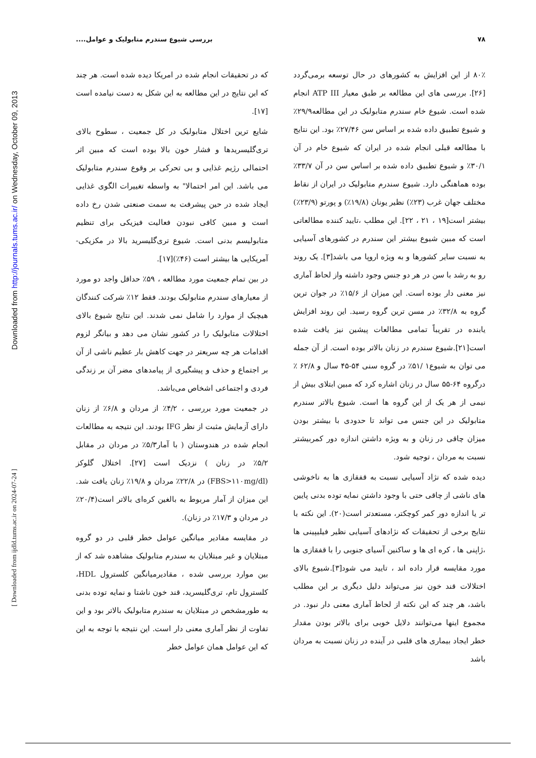۷۸ بررسی شیوع سندرم متابولیک و عوامل....
Downloaded from http://journals.tums.ac.ir/ on Wednesday, October 09, 2013
[ Downloaded from ijdld.tums.ac.ir on 2024-07-24 ]
۸۰٪ از این افزایش به کشورهای در حال توسعه برمی‌گردد [۲۶]. بررسی های این مطالعه بر طبق معیار ATP III انجام شده است. شیوع خام سندرم متابولیک در این مطالعه۲۹/۹٪ و شیوع تطبیق داده شده بر اساس سن ۲۷/۴۶٪ بود. این نتایج با مطالعه قبلی انجام شده در ایران که شیوع خام در آن ۳۰/۱٪ و شیوع تطبیق داده شده بر اساس سن در آن ۳۳/۷٪ بوده هماهنگی دارد. شیوع سندرم متابولیک در ایران از نقاط مختلف جهان غرب (۲۳٪) نظیر یونان (۱۹/۸٪) و پورتو (۲۳/۹٪) بیشتر است[۱۹ ، ۲۱ ، ۲۲]. این مطلب ،تایید کننده مطالعاتی است که مبین شیوع بیشتر این سندرم در کشورهای آسیایی به نسبت سایر کشورها و به ویژه اروپا می باشد[۳]. یک روند رو به رشد با سن در هر دو جنس وجود داشته واز لحاظ آماری نیز معنی دار بوده است. این میزان از ۱۵/۶٪ در جوان ترین گروه به ۳۲/۸٪ در مسن ترین گروه رسید. این روند افزایش یابنده در تقریباً تمامی مطالعات پیشین نیز یافت شده است[۲۱].شیوع سندرم در زنان بالاتر بوده است. از آن جمله می توان به شیوع۱ /۵۱٪ در گروه سنی ۵۴-۴۵ سال و ۶۲/۸ ٪ درگروه ۶۴-۵۵ سال در زنان اشاره کرد که مبین ابتلای بیش از نیمی از هر یک از این گروه ها است. شیوع بالاتر سندرم متابولیک در این جنس می تواند تا حدودی با بیشتر بودن میزان چاقی در زنان و به ویژه داشتن اندازه دور کمربیشتر نسبت به مردان ، توجیه شود.
دیده شده که نژاد آسیایی نسبت به قفقازی ها به ناخوشی های ناشی از چاقی حتی با وجود داشتن نمایه توده بدنی پایین تر یا اندازه دور کمر کوچکتر، مستعدتر است(۲۰). این نکته با نتایج برخی از تحقیقات که نژادهای آسیایی نظیر فیلیپینی ها ،ژاپنی ها ، کره ای ها و ساکنین آسیای جنوبی را با قفقازی ها مورد مقایسه قرار داده اند ، تایید می شود[۳].شیوع بالای اختلالات قند خون نیز می‌تواند دلیل دیگری بر این مطلب باشد، هر چند که این نکته از لحاظ آماری معنی دار نبود. در مجموع اینها می‌توانند دلایل خوبی برای بالاتر بودن مقدار خطر ایجاد بیماری های قلبی در آینده در زنان نسبت به مردان باشد
که در تحقیقات انجام شده در امریکا دیده شده است. هر چند که این نتایج در این مطالعه به این شکل به دست نیامده است [۱۷].
شایع ترین اختلال متابولیک در کل جمعیت ، سطوح بالای تری‌گلیسریدها و فشار خون بالا بوده است که مبین اثر احتمالی رژیم غذایی و بی تحرکی بر وقوع سندرم متابولیک می باشد. این امر احتمالا" به واسطه تغییرات الگوی غذایی ایجاد شده در حین پیشرفت به سمت صنعتی شدن رخ داده است و مبین کافی نبودن فعالیت فیزیکی برای تنظیم متابولیسم بدنی است. شیوع تری‌گلیسرید بالا در مکزیکی-آمریکایی ها بیشتر است (۴۶٪)[۱۷].
در بین تمام جمعیت مورد مطالعه ، ۵۹٪ حداقل واجد دو مورد از معیارهای سندرم متابولیک بودند. فقط ۱۲٪ شرکت کنندگان هیچیک از موارد را شامل نمی شدند. این نتایج شیوع بالای اختلالات متابولیک را در کشور نشان می دهد و بیانگر لزوم اقدامات هر چه سریعتر در جهت کاهش بار عظیم ناشی از آن بر اجتماع و حذف و پیشگیری از پیامدهای مضر آن بر زندگی فردی و اجتماعی اشخاص می‌باشد.
در جمعیت مورد بررسی ، ۴/۲٪ از مردان و ۶/۸٪ از زنان دارای آزمایش مثبت از نظر IFG بودند. این نتیجه به مطالعات انجام شده در هندوستان ( با آمار۵/۳٪ در مردان در مقابل ۵/۲٪ در زنان ) نزدیک است [۲۷]. اختلال گلوکز (FBS>۱۱۰mg/dl) در ۲۲/۸٪ مردان و ۱۹/۸٪ زنان یافت شد. این میزان از آمار مربوط به بالغین کره‌ای بالاتر است(۲۰/۴٪ در مردان و ۱۷/۳٪ در زنان).
در مقایسه مقادیر میانگین عوامل خطر قلبی در دو گروه مبتلایان و غیر مبتلایان به سندرم متابولیک مشاهده شد که از بین موارد بررسی شده ، مقادیرمیانگین کلسترول HDL، کلسترول تام، تری‌گلیسرید، قند خون ناشتا و نمایه توده بدنی به طورمشخص در مبتلایان به سندرم متابولیک بالاتر بود و این تفاوت از نظر آماری معنی دار است. این نتیجه با توجه به این که این عوامل همان عوامل خطر